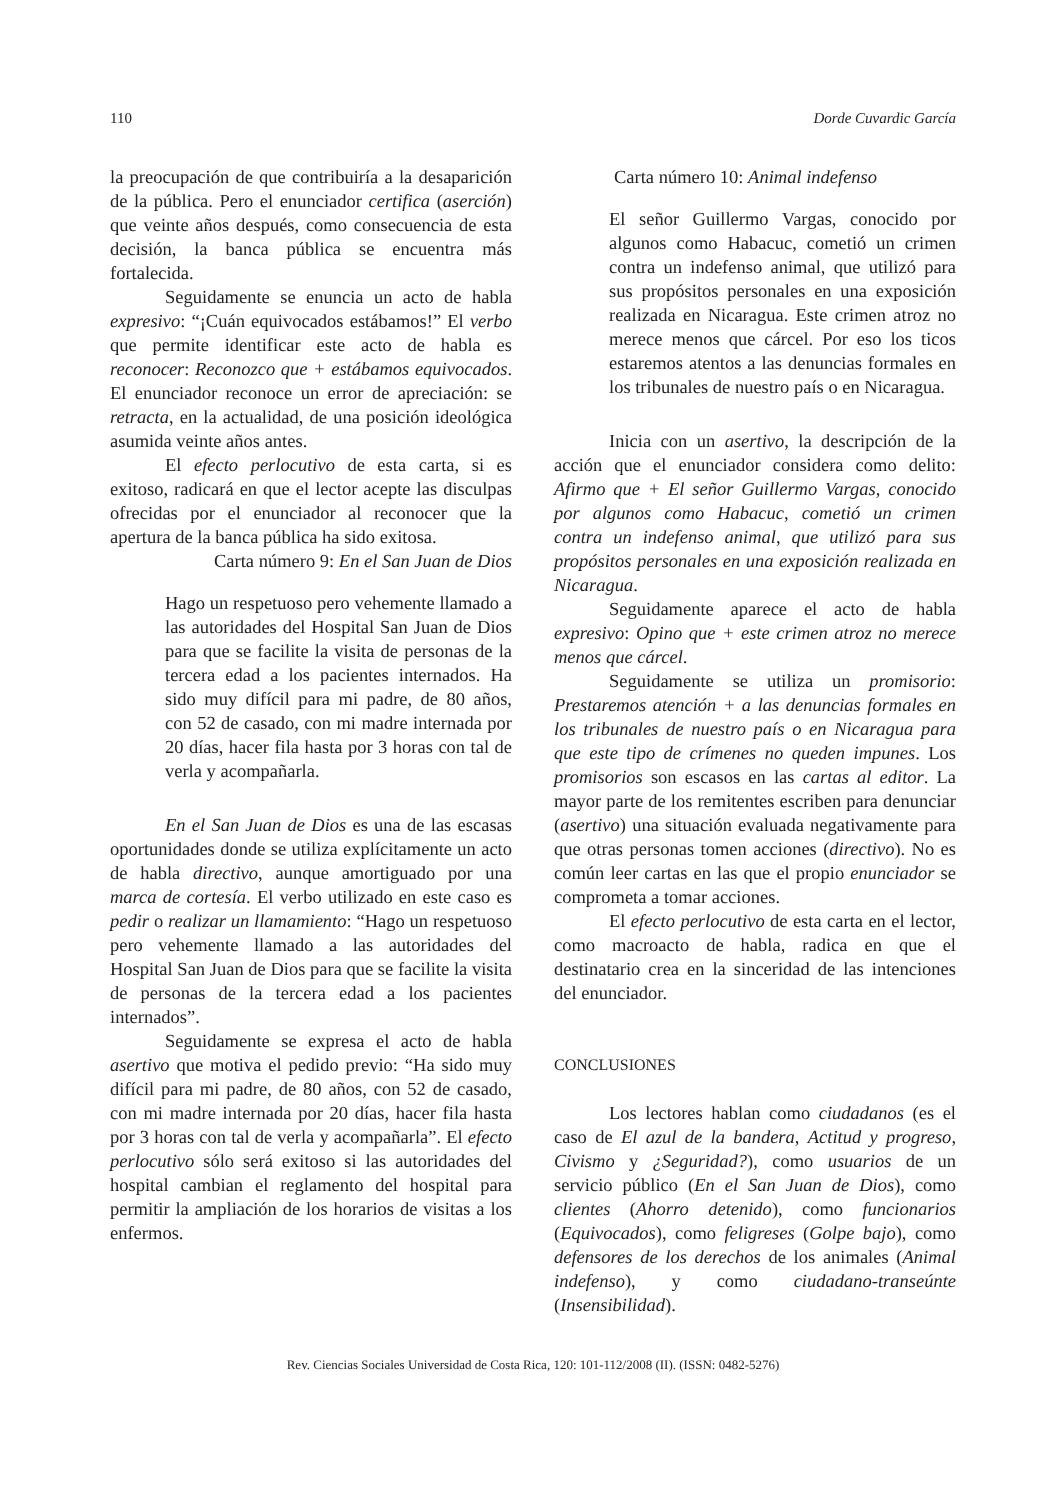110 Dorde Cuvardic García
la preocupación de que contribuiría a la desaparición de la pública. Pero el enunciador certifica (aserción) que veinte años después, como consecuencia de esta decisión, la banca pública se encuentra más fortalecida.
Seguidamente se enuncia un acto de habla expresivo: “¡Cuán equivocados estábamos!” El verbo que permite identificar este acto de habla es reconocer: Reconozco que + estábamos equivocados. El enunciador reconoce un error de apreciación: se retracta, en la actualidad, de una posición ideológica asumida veinte años antes.
El efecto perlocutivo de esta carta, si es exitoso, radicará en que el lector acepte las disculpas ofrecidas por el enunciador al reconocer que la apertura de la banca pública ha sido exitosa.
Carta número 9: En el San Juan de Dios
Hago un respetuoso pero vehemente llamado a las autoridades del Hospital San Juan de Dios para que se facilite la visita de personas de la tercera edad a los pacientes internados. Ha sido muy difícil para mi padre, de 80 años, con 52 de casado, con mi madre internada por 20 días, hacer fila hasta por 3 horas con tal de verla y acompañarla.
En el San Juan de Dios es una de las escasas oportunidades donde se utiliza explícitamente un acto de habla directivo, aunque amortiguado por una marca de cortesía. El verbo utilizado en este caso es pedir o realizar un llamamiento: “Hago un respetuoso pero vehemente llamado a las autoridades del Hospital San Juan de Dios para que se facilite la visita de personas de la tercera edad a los pacientes internados”.
Seguidamente se expresa el acto de habla asertivo que motiva el pedido previo: “Ha sido muy difícil para mi padre, de 80 años, con 52 de casado, con mi madre internada por 20 días, hacer fila hasta por 3 horas con tal de verla y acompañarla”. El efecto perlocutivo sólo será exitoso si las autoridades del hospital cambian el reglamento del hospital para permitir la ampliación de los horarios de visitas a los enfermos.
Carta número 10: Animal indefenso
El señor Guillermo Vargas, conocido por algunos como Habacuc, cometió un crimen contra un indefenso animal, que utilizó para sus propósitos personales en una exposición realizada en Nicaragua. Este crimen atroz no merece menos que cárcel. Por eso los ticos estaremos atentos a las denuncias formales en los tribunales de nuestro país o en Nicaragua.
Inicia con un asertivo, la descripción de la acción que el enunciador considera como delito: Afirmo que + El señor Guillermo Vargas, conocido por algunos como Habacuc, cometió un crimen contra un indefenso animal, que utilizó para sus propósitos personales en una exposición realizada en Nicaragua.
Seguidamente aparece el acto de habla expresivo: Opino que + este crimen atroz no merece menos que cárcel.
Seguidamente se utiliza un promisorio: Prestaremos atención + a las denuncias formales en los tribunales de nuestro país o en Nicaragua para que este tipo de crímenes no queden impunes. Los promisorios son escasos en las cartas al editor. La mayor parte de los remitentes escriben para denunciar (asertivo) una situación evaluada negativamente para que otras personas tomen acciones (directivo). No es común leer cartas en las que el propio enunciador se comprometa a tomar acciones.
El efecto perlocutivo de esta carta en el lector, como macroacto de habla, radica en que el destinatario crea en la sinceridad de las intenciones del enunciador.
CONCLUSIONES
Los lectores hablan como ciudadanos (es el caso de El azul de la bandera, Actitud y progreso, Civismo y ¿Seguridad?), como usuarios de un servicio público (En el San Juan de Dios), como clientes (Ahorro detenido), como funcionarios (Equivocados), como feligreses (Golpe bajo), como defensores de los derechos de los animales (Animal indefenso), y como ciudadano-transeúnte (Insensibilidad).
Rev. Ciencias Sociales Universidad de Costa Rica, 120: 101-112/2008 (II). (ISSN: 0482-5276)